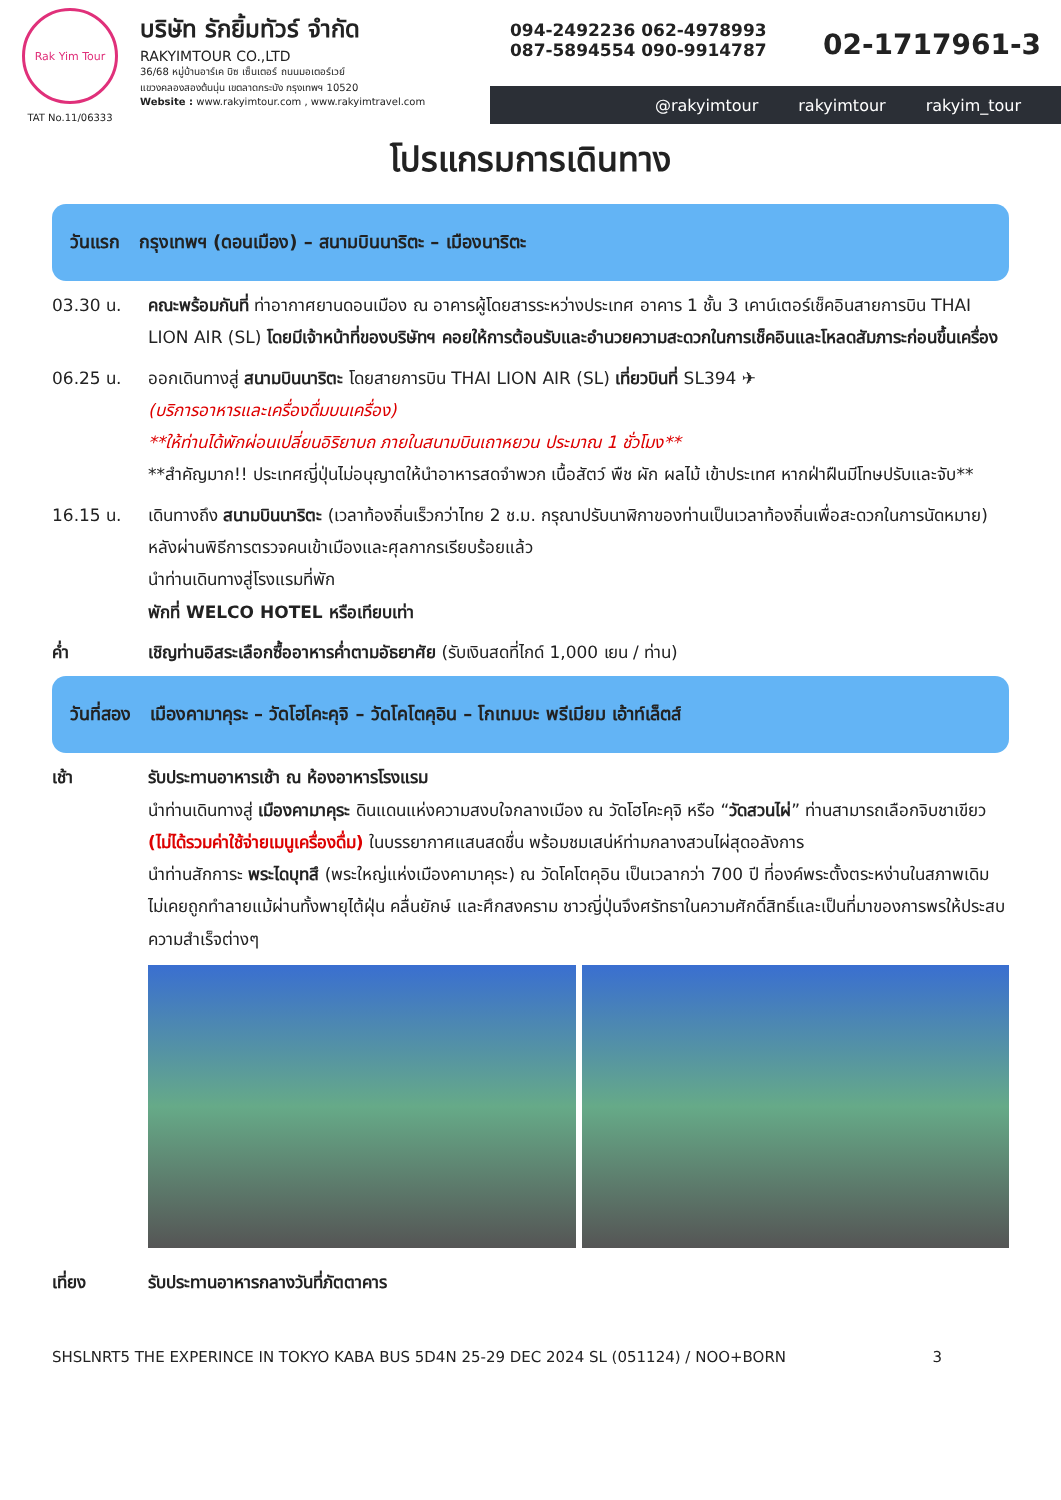Rak Yim Tour
TAT No.11/06333
บริษัท รักยิ้มทัวร์ จำกัด
RAKYIMTOUR CO.,LTD
36/68 หมู่บ้านอาร์เค บิซ เซ็นเตอร์ ถนนมอเตอร์เวย์
แขวงคลองสองต้นนุ่น เขตลาดกระบัง กรุงเทพฯ 10520
Website : www.rakyimtour.com , www.rakyimtravel.com
094-2492236 062-4978993
087-5894554 090-9914787
02-1717961-3
@rakyimtour rakyimtour rakyim_tour
โปรแกรมการเดินทาง
วันแรก กรุงเทพฯ (ดอนเมือง) – สนามบินนาริตะ – เมืองนาริตะ
03.30 น. คณะพร้อมกันที่ ท่าอากาศยานดอนเมือง ณ อาคารผู้โดยสารระหว่างประเทศ อาคาร 1 ชั้น 3 เคาน์เตอร์เช็คอินสายการบิน THAI LION AIR (SL) โดยมีเจ้าหน้าที่ของบริษัทฯ คอยให้การต้อนรับและอำนวยความสะดวกในการเช็คอินและโหลดสัมภาระก่อนขึ้นเครื่อง
06.25 น. ออกเดินทางสู่ สนามบินนาริตะ โดยสายการบิน THAI LION AIR (SL) เที่ยวบินที่ SL394 ✈
(บริการอาหารและเครื่องดื่มบนเครื่อง)
**ให้ท่านได้พักผ่อนเปลี่ยนอิริยาบถ ภายในสนามบินเถาหยวน ประมาณ 1 ชั่วโมง**
**สำคัญมาก!! ประเทศญี่ปุ่นไม่อนุญาตให้นำอาหารสดจำพวก เนื้อสัตว์ พืช ผัก ผลไม้ เข้าประเทศ หากฝ่าฝืนมีโทษปรับและจับ**
16.15 น. เดินทางถึง สนามบินนาริตะ (เวลาท้องถิ่นเร็วกว่าไทย 2 ช.ม. กรุณาปรับนาฬิกาของท่านเป็นเวลาท้องถิ่นเพื่อสะดวกในการนัดหมาย) หลังผ่านพิธีการตรวจคนเข้าเมืองและศุลกากรเรียบร้อยแล้ว
นำท่านเดินทางสู่โรงแรมที่พัก
พักที่ WELCO HOTEL หรือเทียบเท่า
ค่ำ เชิญท่านอิสระเลือกซื้ออาหารค่ำตามอัธยาศัย (รับเงินสดที่ไกด์ 1,000 เยน / ท่าน)
วันที่สอง เมืองคามาคุระ – วัดโฮโคะคุจิ – วัดโคโตคุอิน – โกเทมบะ พรีเมียม เอ้าท์เล็ตส์
เช้า รับประทานอาหารเช้า ณ ห้องอาหารโรงแรม
นำท่านเดินทางสู่ เมืองคามาคุระ ดินแดนแห่งความสงบใจกลางเมือง ณ วัดโฮโคะคุจิ หรือ “วัดสวนไผ่” ท่านสามารถเลือกจิบชาเขียว (ไม่ได้รวมค่าใช้จ่ายเมนูเครื่องดื่ม) ในบรรยากาศแสนสดชื่น พร้อมชมเสน่ห์ท่ามกลางสวนไผ่สุดอลังการ
นำท่านสักการะ พระไดบุทสึ (พระใหญ่แห่งเมืองคามาคุระ) ณ วัดโคโตคุอิน เป็นเวลากว่า 700 ปี ที่องค์พระตั้งตระหง่านในสภาพเดิม ไม่เคยถูกทำลายแม้ผ่านทั้งพายุไต้ฝุ่น คลื่นยักษ์ และศึกสงคราม ชาวญี่ปุ่นจึงศรัทธาในความศักดิ์สิทธิ์และเป็นที่มาของการพรให้ประสบความสำเร็จต่างๆ
เที่ยง รับประทานอาหารกลางวันที่ภัตตาคาร
SHSLNRT5 THE EXPERINCE IN TOKYO KABA BUS 5D4N 25-29 DEC 2024 SL (051124) / NOO+BORN 3